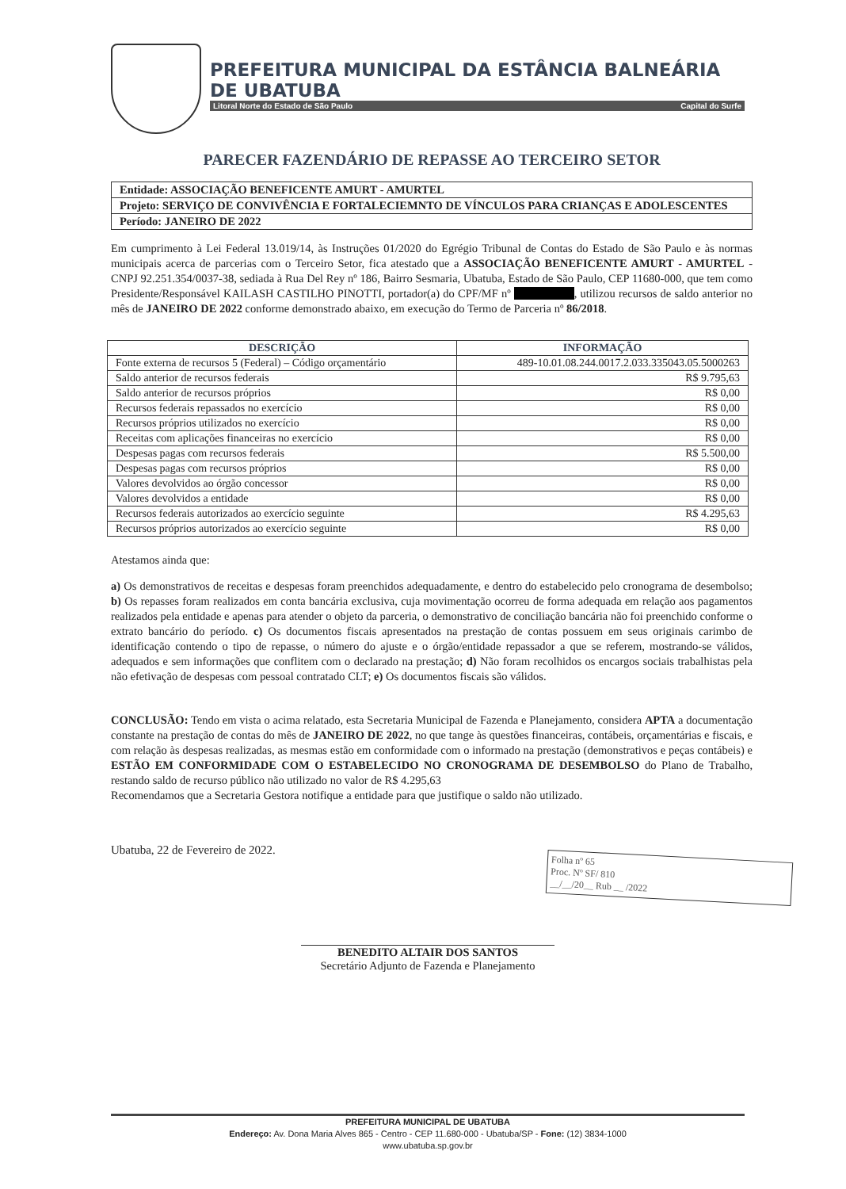PREFEITURA MUNICIPAL DA ESTÂNCIA BALNEÁRIA DE UBATUBA
Litoral Norte do Estado de São Paulo Capital do Surfe
PARECER FAZENDÁRIO DE REPASSE AO TERCEIRO SETOR
Entidade: ASSOCIAÇÃO BENEFICENTE AMURT - AMURTEL
Projeto: SERVIÇO DE CONVIVÊNCIA E FORTALECIEMNTO DE VÍNCULOS PARA CRIANÇAS E ADOLESCENTES
Período: JANEIRO DE 2022
Em cumprimento à Lei Federal 13.019/14, às Instruções 01/2020 do Egrégio Tribunal de Contas do Estado de São Paulo e às normas municipais acerca de parcerias com o Terceiro Setor, fica atestado que a ASSOCIAÇÃO BENEFICENTE AMURT - AMURTEL - CNPJ 92.251.354/0037-38, sediada à Rua Del Rey nº 186, Bairro Sesmaria, Ubatuba, Estado de São Paulo, CEP 11680-000, que tem como Presidente/Responsável KAILASH CASTILHO PINOTTI, portador(a) do CPF/MF nº , utilizou recursos de saldo anterior no mês de JANEIRO DE 2022 conforme demonstrado abaixo, em execução do Termo de Parceria nº 86/2018.
| DESCRIÇÃO | INFORMAÇÃO |
| --- | --- |
| Fonte externa de recursos 5 (Federal) – Código orçamentário | 489-10.01.08.244.0017.2.033.335043.05.5000263 |
| Saldo anterior de recursos federais | R$ 9.795,63 |
| Saldo anterior de recursos próprios | R$ 0,00 |
| Recursos federais repassados no exercício | R$ 0,00 |
| Recursos próprios utilizados no exercício | R$ 0,00 |
| Receitas com aplicações financeiras no exercício | R$ 0,00 |
| Despesas pagas com recursos federais | R$ 5.500,00 |
| Despesas pagas com recursos próprios | R$ 0,00 |
| Valores devolvidos ao órgão concessor | R$ 0,00 |
| Valores devolvidos a entidade | R$ 0,00 |
| Recursos federais autorizados ao exercício seguinte | R$ 4.295,63 |
| Recursos próprios autorizados ao exercício seguinte | R$ 0,00 |
Atestamos ainda que:
a) Os demonstrativos de receitas e despesas foram preenchidos adequadamente, e dentro do estabelecido pelo cronograma de desembolso; b) Os repasses foram realizados em conta bancária exclusiva, cuja movimentação ocorreu de forma adequada em relação aos pagamentos realizados pela entidade e apenas para atender o objeto da parceria, o demonstrativo de conciliação bancária não foi preenchido conforme o extrato bancário do período. c) Os documentos fiscais apresentados na prestação de contas possuem em seus originais carimbo de identificação contendo o tipo de repasse, o número do ajuste e o órgão/entidade repassador a que se referem, mostrando-se válidos, adequados e sem informações que conflitem com o declarado na prestação; d) Não foram recolhidos os encargos sociais trabalhistas pela não efetivação de despesas com pessoal contratado CLT; e) Os documentos fiscais são válidos.
CONCLUSÃO: Tendo em vista o acima relatado, esta Secretaria Municipal de Fazenda e Planejamento, considera APTA a documentação constante na prestação de contas do mês de JANEIRO DE 2022, no que tange às questões financeiras, contábeis, orçamentárias e fiscais, e com relação às despesas realizadas, as mesmas estão em conformidade com o informado na prestação (demonstrativos e peças contábeis) e ESTÃO EM CONFORMIDADE COM O ESTABELECIDO NO CRONOGRAMA DE DESEMBOLSO do Plano de Trabalho, restando saldo de recurso público não utilizado no valor de R$ 4.295,63
Recomendamos que a Secretaria Gestora notifique a entidade para que justifique o saldo não utilizado.
Ubatuba, 22 de Fevereiro de 2022.
BENEDITO ALTAIR DOS SANTOS
Secretário Adjunto de Fazenda e Planejamento
Folha nº 65
Proc. Nº SF/ 810
__/__/20__ Rub __ /2022
PREFEITURA MUNICIPAL DE UBATUBA
Endereço: Av. Dona Maria Alves 865 - Centro - CEP 11.680-000 - Ubatuba/SP - Fone: (12) 3834-1000
www.ubatuba.sp.gov.br